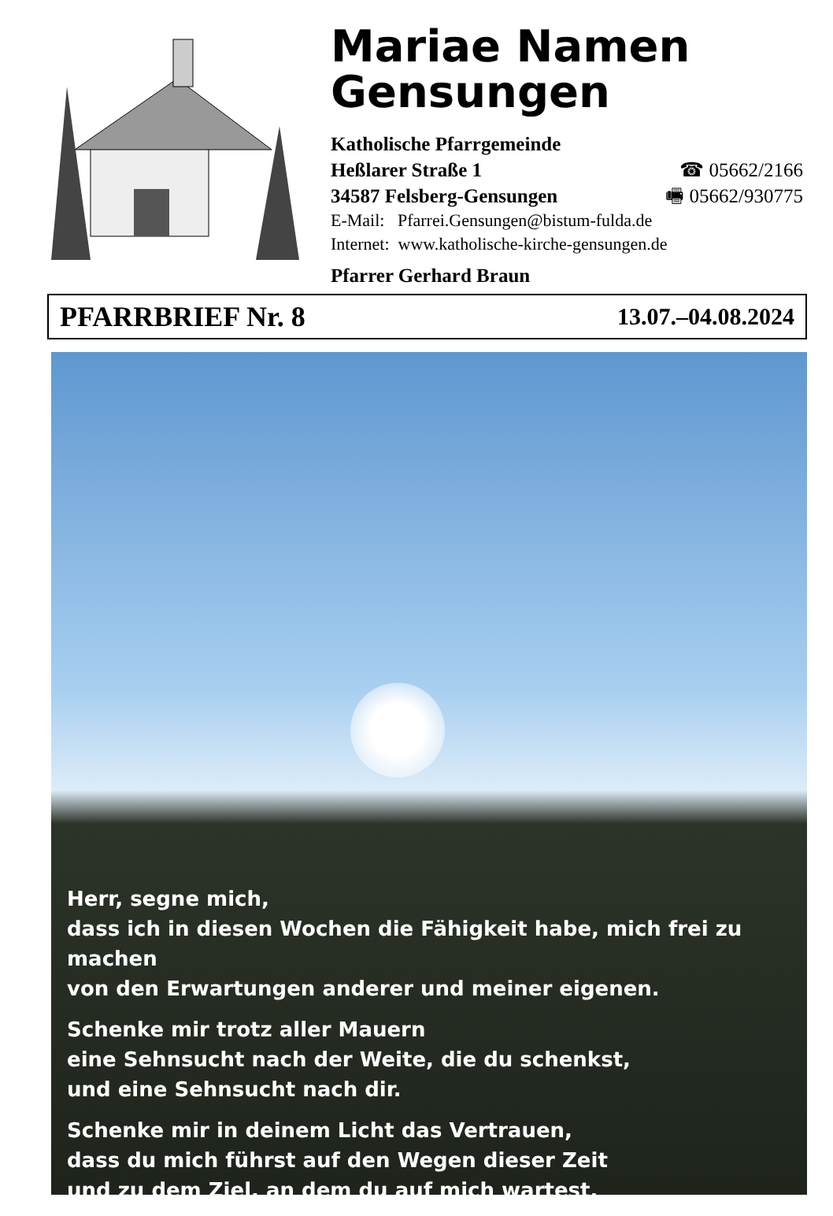Mariae Namen
Gensungen
Katholische Pfarrgemeinde
Heßlarer Straße 1 ☎ 05662/2166
34587 Felsberg-Gensungen 🖷 05662/930775
E-Mail: Pfarrei.Gensungen@bistum-fulda.de
Internet: www.katholische-kirche-gensungen.de
Pfarrer Gerhard Braun
PFARRBRIEF Nr. 8 13.07.–04.08.2024
Herr, segne mich,
dass ich in diesen Wochen die Fähigkeit habe, mich frei zu machen
von den Erwartungen anderer und meiner eigenen.
Schenke mir trotz aller Mauern
eine Sehnsucht nach der Weite, die du schenkst,
und eine Sehnsucht nach dir.
Schenke mir in deinem Licht das Vertrauen,
dass du mich führst auf den Wegen dieser Zeit
und zu dem Ziel, an dem du auf mich wartest.